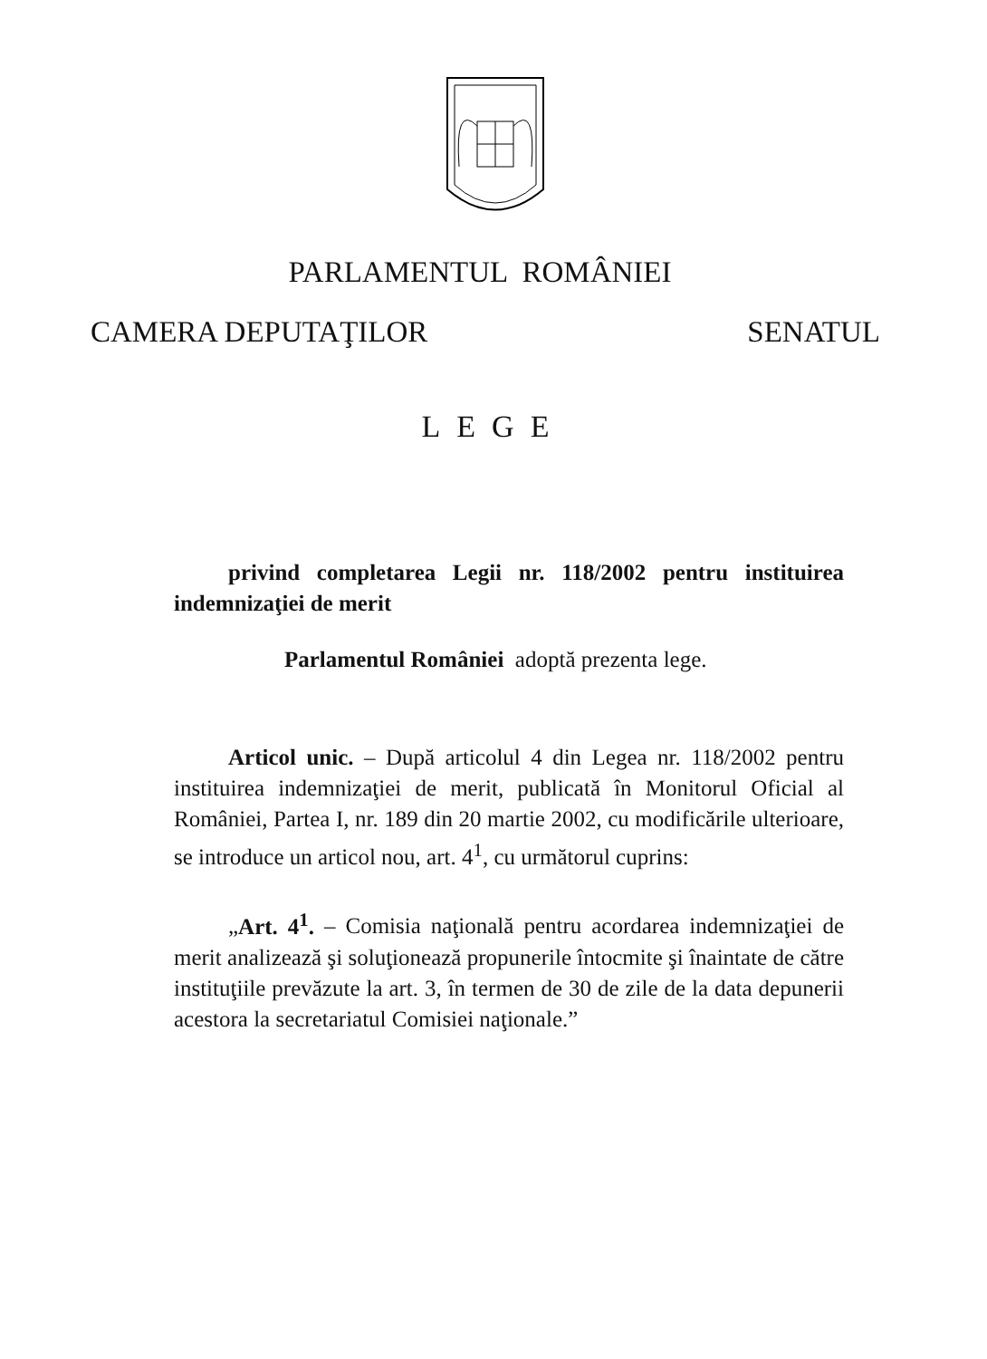PARLAMENTUL ROMÂNIEI
CAMERA DEPUTAŢILOR SENATUL
LEGE
privind completarea Legii nr. 118/2002 pentru instituirea indemnizaţiei de merit
Parlamentul României adoptă prezenta lege.
Articol unic. – După articolul 4 din Legea nr. 118/2002 pentru instituirea indemnizaţiei de merit, publicată în Monitorul Oficial al României, Partea I, nr. 189 din 20 martie 2002, cu modificările ulterioare, se introduce un articol nou, art. 4<sup>1</sup>, cu următorul cuprins:
„Art. 4<sup>1</sup>. – Comisia naţională pentru acordarea indemnizaţiei de merit analizează şi soluţionează propunerile întocmite şi înaintate de către instituţiile prevăzute la art. 3, în termen de 30 de zile de la data depunerii acestora la secretariatul Comisiei naţionale.”